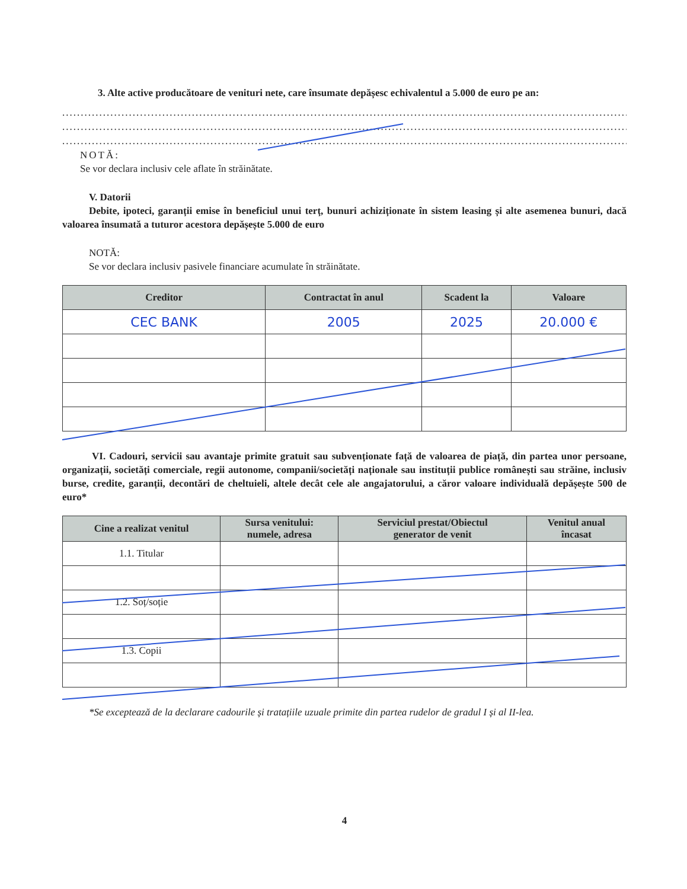3. Alte active producătoare de venituri nete, care însumate depășesc echivalentul a 5.000 de euro pe an:
..........................................................................................................................................................................
..........................................................................................................................................................................
..........................................................................................................................................................................
NOTĂ:
Se vor declara inclusiv cele aflate în străinătate.
V. Datorii
Debite, ipoteci, garanții emise în beneficiul unui terț, bunuri achiziționate în sistem leasing și alte asemenea bunuri, dacă valoarea însumată a tuturor acestora depășește 5.000 de euro
NOTĂ:
Se vor declara inclusiv pasivele financiare acumulate în străinătate.
| Creditor | Contractat în anul | Scadent la | Valoare |
| --- | --- | --- | --- |
| CEC BANK | 2005 | 2025 | 20.000 € |
VI. Cadouri, servicii sau avantaje primite gratuit sau subvenționate față de valoarea de piață, din partea unor persoane, organizații, societăți comerciale, regii autonome, companii/societăți naționale sau instituții publice românești sau străine, inclusiv burse, credite, garanții, decontări de cheltuieli, altele decât cele ale angajatorului, a căror valoare individuală depășește 500 de euro*
| Cine a realizat venitul | Sursa venitului: numele, adresa | Serviciul prestat/Obiectul generator de venit | Venitul anual încasat |
| --- | --- | --- | --- |
| 1.1. Titular | | | |
| 1.2. Soț/soție | | | |
| 1.3. Copii | | | |
*Se exceptează de la declarare cadourile și tratațiile uzuale primite din partea rudelor de gradul I și al II-lea.
4